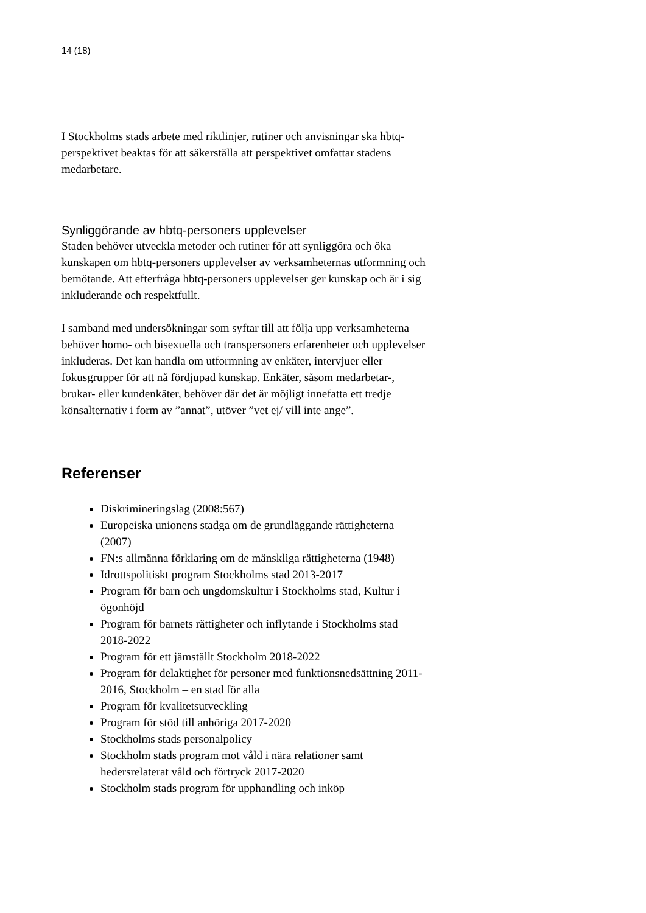14 (18)
I Stockholms stads arbete med riktlinjer, rutiner och anvisningar ska hbtq-perspektivet beaktas för att säkerställa att perspektivet omfattar stadens medarbetare.
Synliggörande av hbtq-personers upplevelser
Staden behöver utveckla metoder och rutiner för att synliggöra och öka kunskapen om hbtq-personers upplevelser av verksamheternas utformning och bemötande. Att efterfråga hbtq-personers upplevelser ger kunskap och är i sig inkluderande och respektfullt.
I samband med undersökningar som syftar till att följa upp verksamheterna behöver homo- och bisexuella och transpersoners erfarenheter och upplevelser inkluderas. Det kan handla om utformning av enkäter, intervjuer eller fokusgrupper för att nå fördjupad kunskap. Enkäter, såsom medarbetar-, brukar- eller kundenkäter, behöver där det är möjligt innefatta ett tredje könsalternativ i form av ”annat”, utöver ”vet ej/ vill inte ange”.
Referenser
Diskrimineringslag (2008:567)
Europeiska unionens stadga om de grundläggande rättigheterna (2007)
FN:s allmänna förklaring om de mänskliga rättigheterna (1948)
Idrottspolitiskt program Stockholms stad 2013-2017
Program för barn och ungdomskultur i Stockholms stad, Kultur i ögonhöjd
Program för barnets rättigheter och inflytande i Stockholms stad 2018-2022
Program för ett jämställt Stockholm 2018-2022
Program för delaktighet för personer med funktionsnedsättning 2011-2016, Stockholm – en stad för alla
Program för kvalitetsutveckling
Program för stöd till anhöriga 2017-2020
Stockholms stads personalpolicy
Stockholm stads program mot våld i nära relationer samt hedersrelaterat våld och förtryck 2017-2020
Stockholm stads program för upphandling och inköp